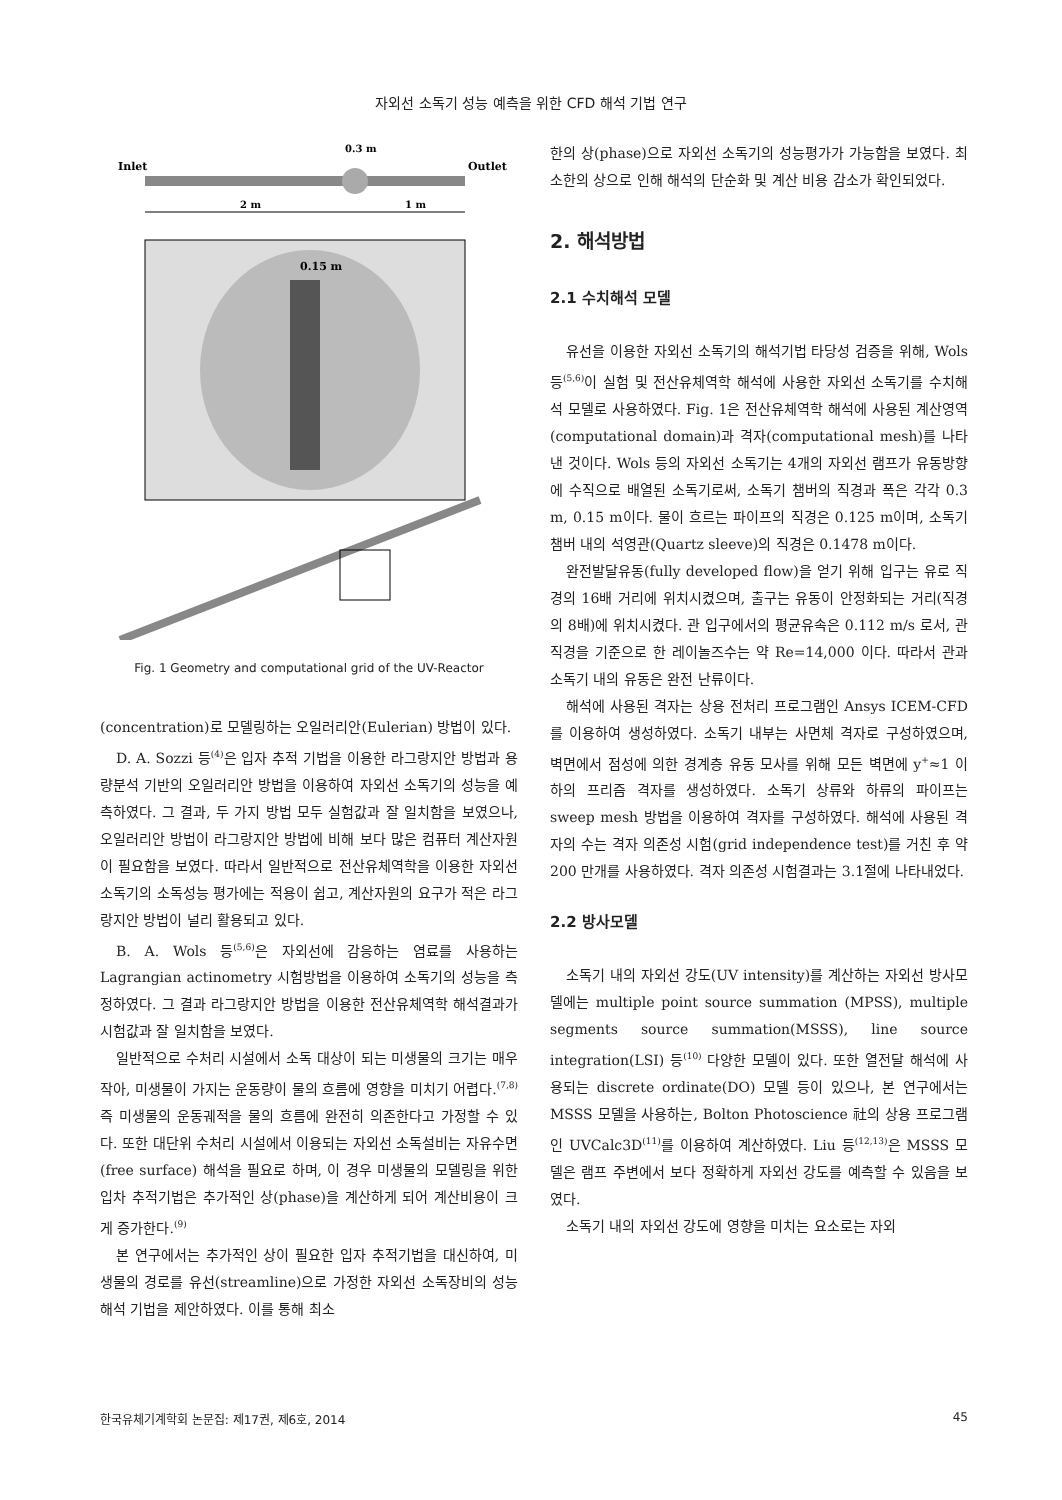자외선 소독기 성능 예측을 위한 CFD 해석 기법 연구
Inlet
Outlet
0.3 m
2 m
1 m
0.15 m
Fig. 1 Geometry and computational grid of the UV-Reactor
(concentration)로 모델링하는 오일러리안(Eulerian) 방법이 있다.
D. A. Sozzi 등<sup>(4)</sup>은 입자 추적 기법을 이용한 라그랑지안 방법과 용량분석 기반의 오일러리안 방법을 이용하여 자외선 소독기의 성능을 예측하였다. 그 결과, 두 가지 방법 모두 실험값과 잘 일치함을 보였으나, 오일러리안 방법이 라그랑지안 방법에 비해 보다 많은 컴퓨터 계산자원이 필요함을 보였다. 따라서 일반적으로 전산유체역학을 이용한 자외선 소독기의 소독성능 평가에는 적용이 쉽고, 계산자원의 요구가 적은 라그랑지안 방법이 널리 활용되고 있다.
B. A. Wols 등<sup>(5,6)</sup>은 자외선에 감응하는 염료를 사용하는 Lagrangian actinometry 시험방법을 이용하여 소독기의 성능을 측정하였다. 그 결과 라그랑지안 방법을 이용한 전산유체역학 해석결과가 시험값과 잘 일치함을 보였다.
일반적으로 수처리 시설에서 소독 대상이 되는 미생물의 크기는 매우 작아, 미생물이 가지는 운동량이 물의 흐름에 영향을 미치기 어렵다.<sup>(7,8)</sup> 즉 미생물의 운동궤적을 물의 흐름에 완전히 의존한다고 가정할 수 있다. 또한 대단위 수처리 시설에서 이용되는 자외선 소독설비는 자유수면(free surface) 해석을 필요로 하며, 이 경우 미생물의 모델링을 위한 입차 추적기법은 추가적인 상(phase)을 계산하게 되어 계산비용이 크게 증가한다.<sup>(9)</sup>
본 연구에서는 추가적인 상이 필요한 입자 추적기법을 대신하여, 미생물의 경로를 유선(streamline)으로 가정한 자외선 소독장비의 성능해석 기법을 제안하였다. 이를 통해 최소
한의 상(phase)으로 자외선 소독기의 성능평가가 가능함을 보였다. 최소한의 상으로 인해 해석의 단순화 및 계산 비용 감소가 확인되었다.
2. 해석방법
2.1 수치해석 모델
유선을 이용한 자외선 소독기의 해석기법 타당성 검증을 위해, Wols 등<sup>(5,6)</sup>이 실험 및 전산유체역학 해석에 사용한 자외선 소독기를 수치해석 모델로 사용하였다. Fig. 1은 전산유체역학 해석에 사용된 계산영역(computational domain)과 격자(computational mesh)를 나타낸 것이다. Wols 등의 자외선 소독기는 4개의 자외선 램프가 유동방향에 수직으로 배열된 소독기로써, 소독기 챔버의 직경과 폭은 각각 0.3 m, 0.15 m이다. 물이 흐르는 파이프의 직경은 0.125 m이며, 소독기 챔버 내의 석영관(Quartz sleeve)의 직경은 0.1478 m이다.
완전발달유동(fully developed flow)을 얻기 위해 입구는 유로 직경의 16배 거리에 위치시켰으며, 출구는 유동이 안정화되는 거리(직경의 8배)에 위치시켰다. 관 입구에서의 평균유속은 0.112 m/s 로서, 관 직경을 기준으로 한 레이놀즈수는 약 Re=14,000 이다. 따라서 관과 소독기 내의 유동은 완전 난류이다.
해석에 사용된 격자는 상용 전처리 프로그램인 Ansys ICEM-CFD를 이용하여 생성하였다. 소독기 내부는 사면체 격자로 구성하였으며, 벽면에서 점성에 의한 경계층 유동 모사를 위해 모든 벽면에 y<sup>+</sup>≈1 이하의 프리즘 격자를 생성하였다. 소독기 상류와 하류의 파이프는 sweep mesh 방법을 이용하여 격자를 구성하였다. 해석에 사용된 격자의 수는 격자 의존성 시험(grid independence test)를 거친 후 약 200 만개를 사용하였다. 격자 의존성 시험결과는 3.1절에 나타내었다.
2.2 방사모델
소독기 내의 자외선 강도(UV intensity)를 계산하는 자외선 방사모델에는 multiple point source summation (MPSS), multiple segments source summation(MSSS), line source integration(LSI) 등<sup>(10)</sup> 다양한 모델이 있다. 또한 열전달 해석에 사용되는 discrete ordinate(DO) 모델 등이 있으나, 본 연구에서는 MSSS 모델을 사용하는, Bolton Photoscience 社의 상용 프로그램인 UVCalc3D<sup>(11)</sup>를 이용하여 계산하였다. Liu 등<sup>(12,13)</sup>은 MSSS 모델은 램프 주변에서 보다 정확하게 자외선 강도를 예측할 수 있음을 보였다.
소독기 내의 자외선 강도에 영향을 미치는 요소로는 자외
한국유체기계학회 논문집: 제17권, 제6호, 2014 45